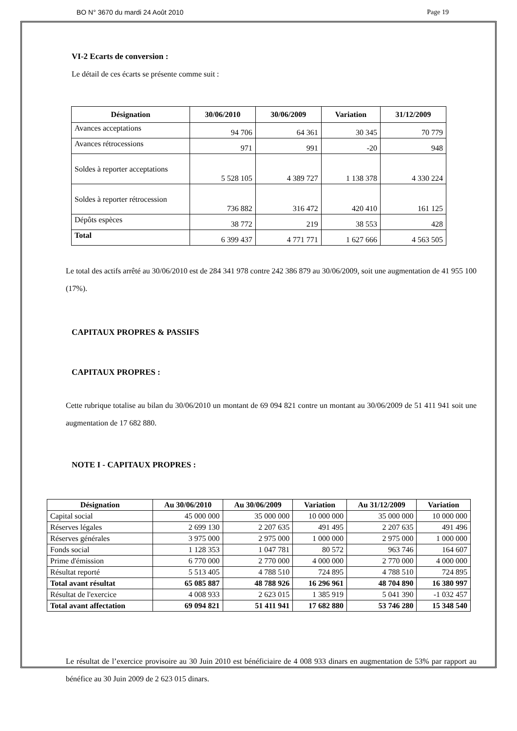BO N° 3670 du mardi 24 Août 2010 Page 19
VI-2 Ecarts de conversion :
Le détail de ces écarts se présente comme suit :
| Désignation | 30/06/2010 | 30/06/2009 | Variation | 31/12/2009 |
| --- | --- | --- | --- | --- |
| Avances acceptations | 94 706 | 64 361 | 30 345 | 70 779 |
| Avances rétrocessions | 971 | 991 | -20 | 948 |
| Soldes à reporter acceptations | 5 528 105 | 4 389 727 | 1 138 378 | 4 330 224 |
| Soldes à reporter rétrocession | 736 882 | 316 472 | 420 410 | 161 125 |
| Dépôts espèces | 38 772 | 219 | 38 553 | 428 |
| Total | 6 399 437 | 4 771 771 | 1 627 666 | 4 563 505 |
Le total des actifs arrêté au 30/06/2010 est de 284 341 978 contre 242 386 879 au 30/06/2009, soit une augmentation de 41 955 100 (17%).
CAPITAUX PROPRES & PASSIFS
CAPITAUX PROPRES :
Cette rubrique totalise au bilan du 30/06/2010 un montant de 69 094 821 contre un montant au 30/06/2009 de 51 411 941 soit une augmentation de 17 682 880.
NOTE I - CAPITAUX PROPRES :
| Désignation | Au 30/06/2010 | Au 30/06/2009 | Variation | Au 31/12/2009 | Variation |
| --- | --- | --- | --- | --- | --- |
| Capital social | 45 000 000 | 35 000 000 | 10 000 000 | 35 000 000 | 10 000 000 |
| Réserves légales | 2 699 130 | 2 207 635 | 491 495 | 2 207 635 | 491 496 |
| Réserves générales | 3 975 000 | 2 975 000 | 1 000 000 | 2 975 000 | 1 000 000 |
| Fonds social | 1 128 353 | 1 047 781 | 80 572 | 963 746 | 164 607 |
| Prime d'émission | 6 770 000 | 2 770 000 | 4 000 000 | 2 770 000 | 4 000 000 |
| Résultat reporté | 5 513 405 | 4 788 510 | 724 895 | 4 788 510 | 724 895 |
| Total avant résultat | 65 085 887 | 48 788 926 | 16 296 961 | 48 704 890 | 16 380 997 |
| Résultat de l'exercice | 4 008 933 | 2 623 015 | 1 385 919 | 5 041 390 | -1 032 457 |
| Total avant affectation | 69 094 821 | 51 411 941 | 17 682 880 | 53 746 280 | 15 348 540 |
Le résultat de l’exercice provisoire au 30 Juin 2010 est bénéficiaire de 4 008 933 dinars en augmentation de 53% par rapport au bénéfice au 30 Juin 2009 de 2 623 015 dinars.